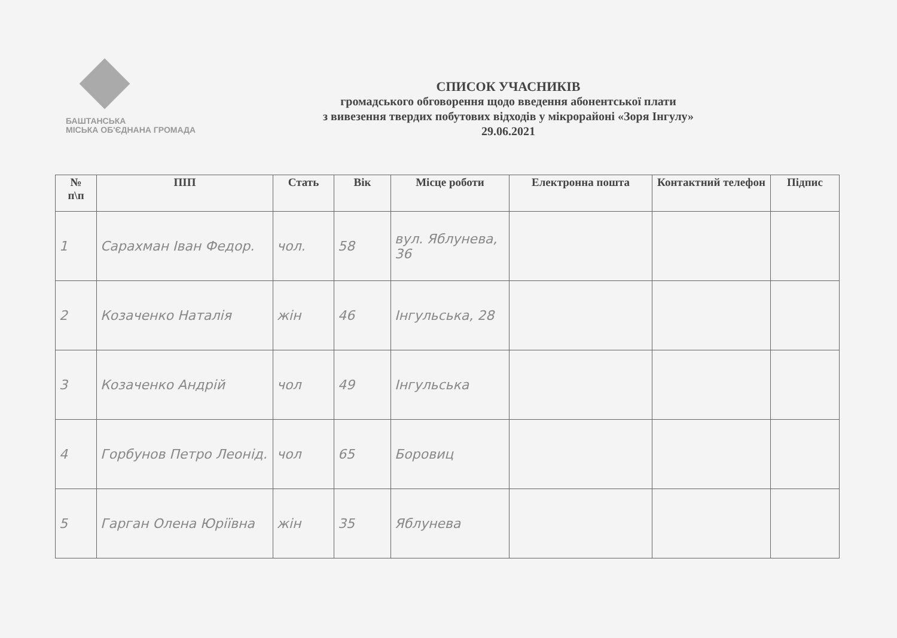БАШТАНСЬКА
МІСЬКА ОБ'ЄДНАНА ГРОМАДА
СПИСОК УЧАСНИКІВ
громадського обговорення щодо введення абонентської плати
з вивезення твердих побутових відходів у мікрорайоні «Зоря Інгулу»
29.06.2021
| № п\п | ПІП | Стать | Вік | Місце роботи | Електронна пошта | Контактний телефон | Підпис |
| --- | --- | --- | --- | --- | --- | --- | --- |
| 1 | Сарахман Іван Федор. | чол. | 58 | вул. Яблунева, 36 | | | |
| 2 | Козаченко Наталія | жін | 46 | Інгульська, 28 | | | |
| 3 | Козаченко Андрій | чол | 49 | Інгульська | | | |
| 4 | Горбунов Петро Леонід. | чол | 65 | Боровиц | | | |
| 5 | Гарган Олена Юріївна | жін | 35 | Яблунева | | | |